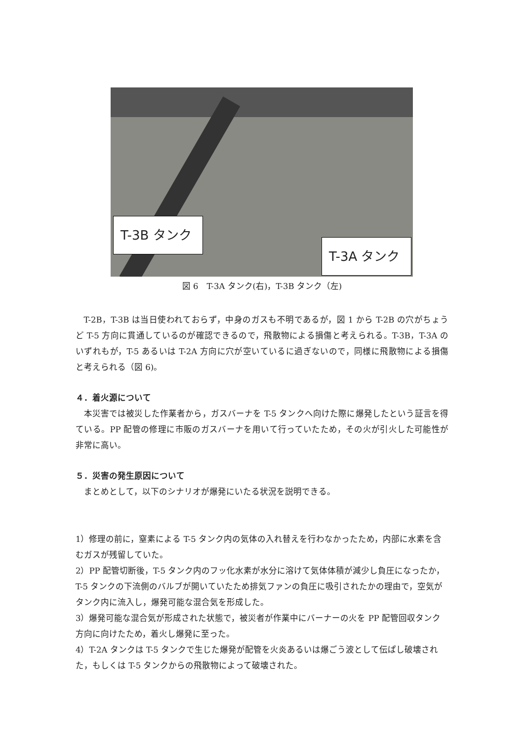T-3B タンク
T-3A タンク
図 6　T-3A タンク(右)，T-3B タンク（左)
T-2B，T-3B は当日使われておらず，中身のガスも不明であるが，図 1 から T-2B の穴がちょうど T-5 方向に貫通しているのが確認できるので，飛散物による損傷と考えられる。T-3B，T-3A のいずれもが，T-5 あるいは T-2A 方向に穴が空いているに過ぎないので，同様に飛散物による損傷と考えられる（図 6)。
４．着火源について
本災害では被災した作業者から，ガスバーナを T-5 タンクへ向けた際に爆発したという証言を得ている。PP 配管の修理に市販のガスバーナを用いて行っていたため，その火が引火した可能性が非常に高い。
５．災害の発生原因について
まとめとして，以下のシナリオが爆発にいたる状況を説明できる。
1）修理の前に，窒素による T-5 タンク内の気体の入れ替えを行わなかったため，内部に水素を含むガスが残留していた。
2）PP 配管切断後，T-5 タンク内のフッ化水素が水分に溶けて気体体積が減少し負圧になったか，T-5 タンクの下流側のバルブが開いていたため排気ファンの負圧に吸引されたかの理由で，空気がタンク内に流入し，爆発可能な混合気を形成した。
3）爆発可能な混合気が形成された状態で，被災者が作業中にバーナーの火を PP 配管回収タンク方向に向けたため，着火し爆発に至った。
4）T-2A タンクは T-5 タンクで生じた爆発が配管を火炎あるいは爆ごう波として伝ぱし破壊された，もしくは T-5 タンクからの飛散物によって破壊された。